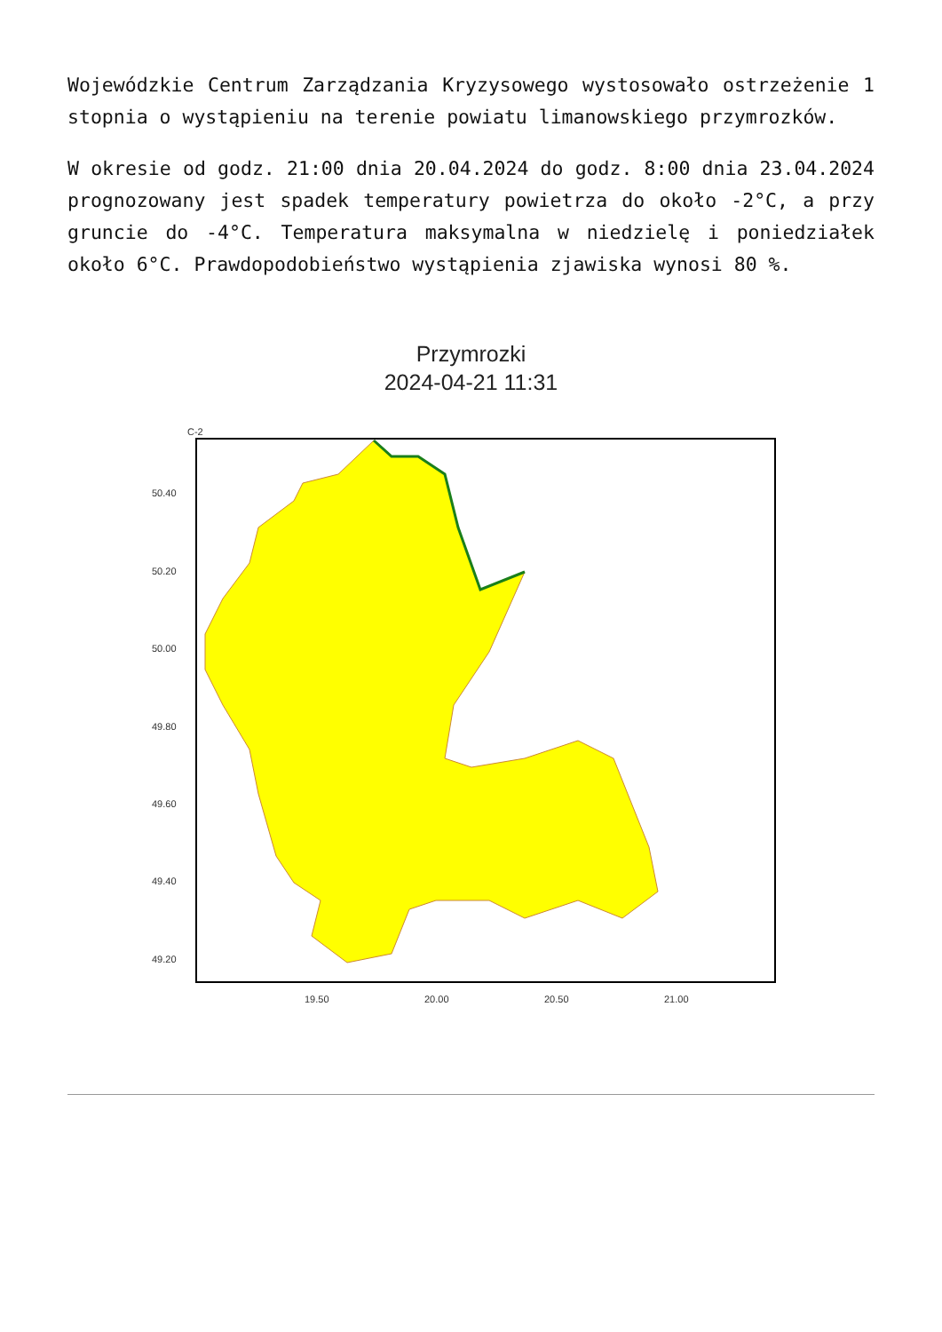Wojewódzkie Centrum Zarządzania Kryzysowego wystosowało ostrzeżenie 1 stopnia o wystąpieniu na terenie powiatu limanowskiego przymrozków.
W okresie od godz. 21:00 dnia 20.04.2024 do godz. 8:00 dnia 23.04.2024 prognozowany jest spadek temperatury powietrza do około -2°C, a przy gruncie do -4°C. Temperatura maksymalna w niedzielę i poniedziałek około 6°C. Prawdopodobieństwo wystąpienia zjawiska wynosi 80 %.
Przymrozki
2024-04-21 11:31
C-2
50.40
50.20
50.00
49.80
49.60
49.40
49.20
19.50
20.00
20.50
21.00